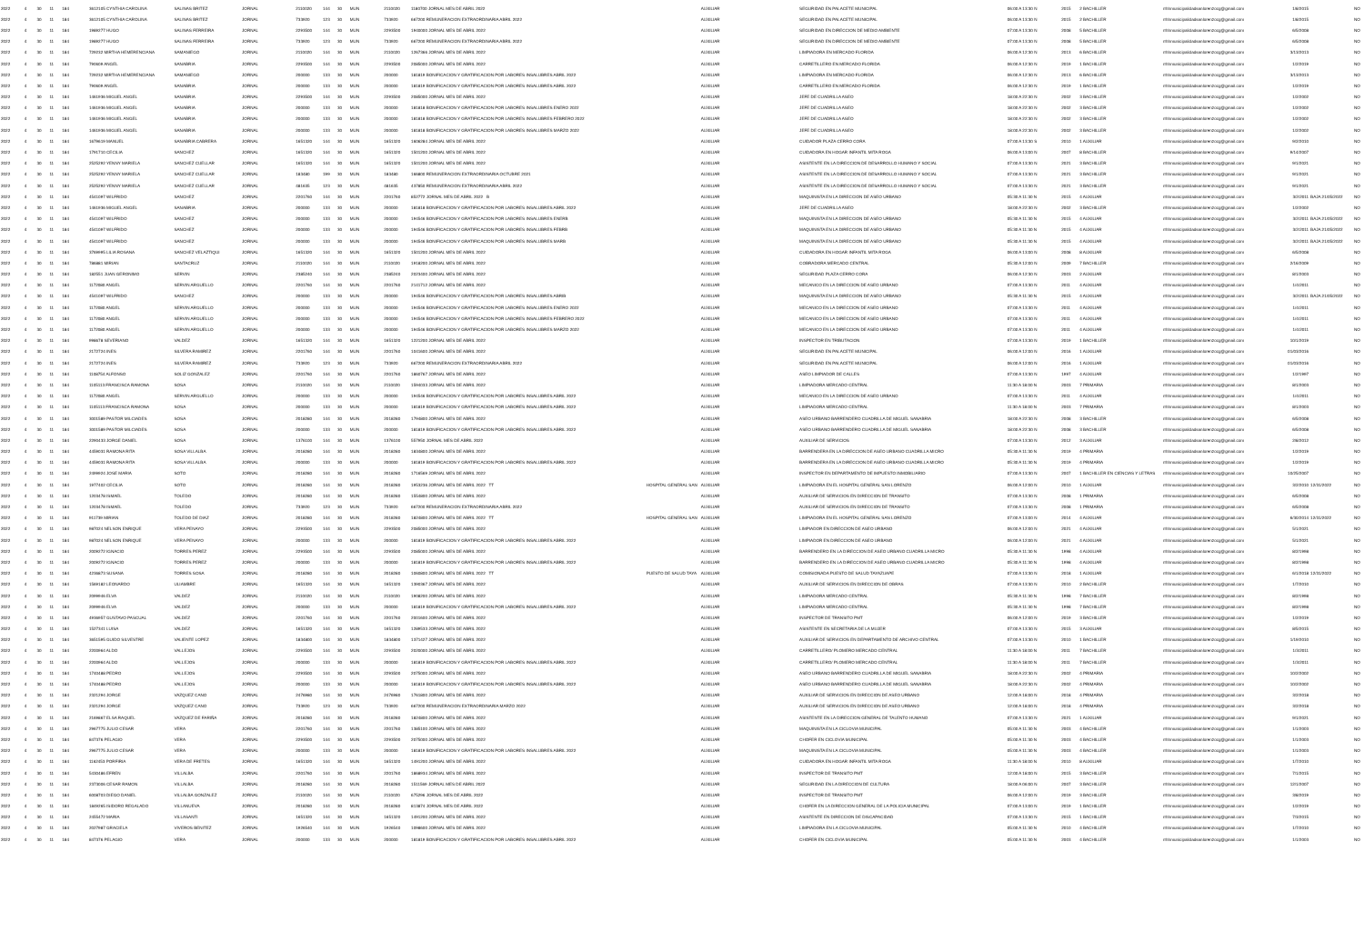| 2022 | 4 | 30 | 11 | 184 | 3612105 CYNTHIA CAROLINA | SALINAS BRITEZ | JORNAL | 2110020 | 144 | 30 | MUN | 2110020 | 1180700 JORNAL MES DE ABRIL 2022 | | AUXILIAR | SEGURIDAD EN PALACETE MUNICIPAL | 06:00 A 13:30 N | 2015 | 2 BACHILLER | rrhhmunicipalidadsanlorenzocg@gmail.com | 1/8/2015 | | NO |
| 2022 | 4 | 30 | 11 | 184 | 3612105 CYNTHIA CAROLINA | SALINAS BRITEZ | JORNAL | 733920 | 123 | 30 | MUN | 733920 | 667200 REMUNERACION EXTRAORDINARIA ABRIL 2022 | | AUXILIAR | SEGURIDAD EN PALACETE MUNICIPAL | 06:00 A 13:30 N | 2015 | 2 BACHILLER | rrhhmunicipalidadsanlorenzocg@gmail.com | 1/8/2015 | | NO |
| 2022 | 4 | 30 | 11 | 184 | 1989277 HUGO | SALINAS FERREIRA | JORNAL | 2293500 | 144 | 30 | MUN | 2293500 | 1940000 JORNAL MES DE ABRIL 2022 | | AUXILIAR | SEGURIDAD EN DIRECCION DE MEDIO AMBIENTE | 07:00 A 13:30 N | 2008 | 5 BACHILLER | rrhhmunicipalidadsanlorenzocg@gmail.com | 6/5/2008 | | NO |
| 2022 | 4 | 30 | 11 | 184 | 1989277 HUGO | SALINAS FERREIRA | JORNAL | 733920 | 123 | 30 | MUN | 733920 | 667200 REMUNERACION EXTRAORDINARIA ABRIL 2022 | | AUXILIAR | SEGURIDAD EN DIRECCION DE MEDIO AMBIENTE | 07:00 A 13:30 N | 2008 | 5 BACHILLER | rrhhmunicipalidadsanlorenzocg@gmail.com | 6/5/2008 | | NO |
| 2022 | 4 | 30 | 11 | 184 | 729232 MIRTHA HEMERENCIANA | SAMANIEGO | JORNAL | 2110020 | 144 | 30 | MUN | 2110020 | 1267366 JORNAL MES DE ABRIL 2022 | | AUXILIAR | LIMPIADORA EN MERCADO FLORIDA | 06:00 A 12:30 N | 2013 | 6 BACHILLER | rrhhmunicipalidadsanlorenzocg@gmail.com | 3/13/2013 | | NO |
| 2022 | 4 | 30 | 11 | 184 | 790609 ANGEL | SANABRIA | JORNAL | 2293500 | 144 | 30 | MUN | 2293500 | 2085000 JORNAL MES DE ABRIL 2022 | | AUXILIAR | CARRETILLERO EN MERCADO FLORIDA | 06:00 A 12:30 N | 2019 | 1 BACHILLER | rrhhmunicipalidadsanlorenzocg@gmail.com | 1/2/2019 | | NO |
| 2022 | 4 | 30 | 11 | 184 | 729232 MIRTHA HEMERENCIANA | SAMANIEGO | JORNAL | 200000 | 133 | 30 | MUN | 200000 | 181819 BONIFICACION Y GRATIFICACION POR LABORES INSALUBRES ABRIL 2022 | | AUXILIAR | LIMPIADORA EN MERCADO FLORIDA | 06:00 A 12:30 N | 2013 | 6 BACHILLER | rrhhmunicipalidadsanlorenzocg@gmail.com | 3/13/2013 | | NO |
| 2022 | 4 | 30 | 11 | 184 | 790609 ANGEL | SANABRIA | JORNAL | 200000 | 133 | 30 | MUN | 200000 | 181819 BONIFICACION Y GRATIFICACION POR LABORES INSALUBRES ABRIL 2022 | | AUXILIAR | CARRETILLERO EN MERCADO FLORIDA | 06:00 A 12:30 N | 2019 | 1 BACHILLER | rrhhmunicipalidadsanlorenzocg@gmail.com | 1/2/2019 | | NO |
| 2022 | 4 | 30 | 11 | 184 | 1461936 MIGUEL ANGEL | SANABRIA | JORNAL | 2293500 | 144 | 30 | MUN | 2293500 | 2085000 JORNAL MES DE ABRIL 2022 | | AUXILIAR | JEFE DE CUADRILLA ASEO | 18:00 A 22:30 N | 2002 | 3 BACHILLER | rrhhmunicipalidadsanlorenzocg@gmail.com | 1/2/2002 | | NO |
| 2022 | 4 | 30 | 11 | 184 | 1461936 MIGUEL ANGEL | SANABRIA | JORNAL | 200000 | 133 | 30 | MUN | 200000 | 181818 BONIFICACION Y GRATIFICACION POR LABORES INSALUBRES ENERO 2022 | | AUXILIAR | JEFE DE CUADRILLA ASEO | 18:00 A 22:30 N | 2002 | 3 BACHILLER | rrhhmunicipalidadsanlorenzocg@gmail.com | 1/2/2002 | | NO |
| 2022 | 4 | 30 | 11 | 184 | 1461936 MIGUEL ANGEL | SANABRIA | JORNAL | 200000 | 133 | 30 | MUN | 200000 | 181818 BONIFICACION Y GRATIFICACION POR LABORES INSALUBRES FEBRERO 2022 | | AUXILIAR | JEFE DE CUADRILLA ASEO | 18:00 A 22:30 N | 2002 | 3 BACHILLER | rrhhmunicipalidadsanlorenzocg@gmail.com | 1/2/2002 | | NO |
| 2022 | 4 | 30 | 11 | 184 | 1461936 MIGUEL ANGEL | SANABRIA | JORNAL | 200000 | 133 | 30 | MUN | 200000 | 181818 BONIFICACION Y GRATIFICACION POR LABORES INSALUBRES MARZO 2022 | | AUXILIAR | JEFE DE CUADRILLA ASEO | 18:00 A 22:30 N | 2002 | 3 BACHILLER | rrhhmunicipalidadsanlorenzocg@gmail.com | 1/2/2002 | | NO |
| 2022 | 4 | 30 | 11 | 184 | 1679619 MANUEL | SANABRIA CABRERA | JORNAL | 1651320 | 144 | 30 | MUN | 1651320 | 1606284 JORNAL MES DE ABRIL 2022 | | AUXILIAR | CUIDADOR PLAZA CERRO CORA | 07:00 A 13:30 S | 2010 | 1 AUXILIAR | rrhhmunicipalidadsanlorenzocg@gmail.com | 9/2/2010 | | NO |
| 2022 | 4 | 30 | 11 | 184 | 1791710 CECILIA | SANCHEZ | JORNAL | 1651320 | 144 | 30 | MUN | 1651320 | 1501200 JORNAL MES DE ABRIL 2022 | | AUXILIAR | CUIDADORA EN HOGAR INFANTIL MITA ROGA | 06:00 A 13:00 N | 2007 | 8 BACHILLER | rrhhmunicipalidadsanlorenzocg@gmail.com | 9/14/2007 | | NO |
| 2022 | 4 | 30 | 11 | 184 | 2525292 YENNY MARIELA | SANCHEZ CUELLAR | JORNAL | 1651320 | 144 | 30 | MUN | 1651320 | 1501200 JORNAL MES DE ABRIL 2022 | | AUXILIAR | ASISTENTE EN LA DIRECCION DE DESARROLLO HUMANO Y SOCIAL | 07:00 A 13:30 N | 2021 | 3 BACHILLER | rrhhmunicipalidadsanlorenzocg@gmail.com | 9/1/2021 | | NO |
| 2022 | 4 | 30 | 11 | 184 | 2525292 YENNY MARIELA | SANCHEZ CUELLAR | JORNAL | 183480 | 199 | 30 | MUN | 183480 | 166800 REMUNERACION EXTRAORDINARIA OCTUBRE 2021 | | AUXILIAR | ASISTENTE EN LA DIRECCION DE DESARROLLO HUMANO Y SOCIAL | 07:00 A 13:30 N | 2021 | 3 BACHILLER | rrhhmunicipalidadsanlorenzocg@gmail.com | 9/1/2021 | | NO |
| 2022 | 4 | 30 | 11 | 184 | 2525292 YENNY MARIELA | SANCHEZ CUELLAR | JORNAL | 481635 | 123 | 30 | MUN | 481635 | 437850 REMUNERACION EXTRAORDINARIA ABRIL 2022 | | AUXILIAR | ASISTENTE EN LA DIRECCION DE DESARROLLO HUMANO Y SOCIAL | 07:00 A 13:30 N | 2021 | 3 BACHILLER | rrhhmunicipalidadsanlorenzocg@gmail.com | 9/1/2021 | | NO |
| 2022 | 4 | 30 | 11 | 184 | 4541097 WILFRIDO | SANCHEZ | JORNAL | 2201760 | 144 | 30 | MUN | 2201760 | 852772 JORNAL MES DE ABRIL 2022 B | | AUXILIAR | MAQUINISTA EN LA DIRECCION DE ASEO URBANO | 05:30 A 11:30 N | 2015 | 4 AUXILIAR | rrhhmunicipalidadsanlorenzocg@gmail.com | 3/2/2011 | BAJA 21/05/2022 | NO |
| 2022 | 4 | 30 | 11 | 184 | 1461936 MIGUEL ANGEL | SANABRIA | JORNAL | 200000 | 133 | 30 | MUN | 200000 | 181818 BONIFICACION Y GRATIFICACION POR LABORES INSALUBRES ABRIL 2022 | | AUXILIAR | JEFE DE CUADRILLA ASEO | 18:00 A 22:30 N | 2002 | 3 BACHILLER | rrhhmunicipalidadsanlorenzocg@gmail.com | 1/2/2002 | | NO |
| 2022 | 4 | 30 | 11 | 184 | 4541097 WILFRIDO | SANCHEZ | JORNAL | 200000 | 133 | 30 | MUN | 200000 | 194546 BONIFICACION Y GRATIFICACION POR LABORES INSALUBRES ENERB | | AUXILIAR | MAQUINISTA EN LA DIRECCION DE ASEO URBANO | 05:30 A 11:30 N | 2015 | 4 AUXILIAR | rrhhmunicipalidadsanlorenzocg@gmail.com | 3/2/2011 | BAJA 21/05/2022 | NO |
| 2022 | 4 | 30 | 11 | 184 | 4541097 WILFRIDO | SANCHEZ | JORNAL | 200000 | 133 | 30 | MUN | 200000 | 194546 BONIFICACION Y GRATIFICACION POR LABORES INSALUBRES FEBRB | | AUXILIAR | MAQUINISTA EN LA DIRECCION DE ASEO URBANO | 05:30 A 11:30 N | 2015 | 4 AUXILIAR | rrhhmunicipalidadsanlorenzocg@gmail.com | 3/2/2011 | BAJA 21/05/2022 | NO |
| 2022 | 4 | 30 | 11 | 184 | 4541097 WILFRIDO | SANCHEZ | JORNAL | 200000 | 133 | 30 | MUN | 200000 | 194546 BONIFICACION Y GRATIFICACION POR LABORES INSALUBRES MARB | | AUXILIAR | MAQUINISTA EN LA DIRECCION DE ASEO URBANO | 05:30 A 11:30 N | 2015 | 4 AUXILIAR | rrhhmunicipalidadsanlorenzocg@gmail.com | 3/2/2011 | BAJA 21/05/2022 | NO |
| 2022 | 4 | 30 | 11 | 184 | 3769995 LILIA ROSANA | SANCHEZ VELAZTIQUI | JORNAL | 1651320 | 144 | 30 | MUN | 1651320 | 1501200 JORNAL MES DE ABRIL 2022 | | AUXILIAR | CUIDADORA EN HOGAR INFANTIL MITA ROGA | 06:00 A 13:00 N | 2008 | 8 AUXILIAR | rrhhmunicipalidadsanlorenzocg@gmail.com | 6/5/2008 | | NO |
| 2022 | 4 | 30 | 11 | 184 | 786881 MIRIAN | SANTACRUZ | JORNAL | 2110020 | 144 | 30 | MUN | 2110020 | 1918200 JORNAL MES DE ABRIL 2022 | | AUXILIAR | COBRADORA MERCADO CENTRAL | 05:30 A 12:00 N | 2009 | 7 BACHILLER | rrhhmunicipalidadsanlorenzocg@gmail.com | 2/16/2009 | | NO |
| 2022 | 4 | 30 | 11 | 184 | 182551 JUAN GERONIMO | SERVIN | JORNAL | 2385240 | 144 | 30 | MUN | 2385240 | 2023400 JORNAL MES DE ABRIL 2022 | | AUXILIAR | SEGURIDAD PLAZA CERRO CORA | 06:00 A 12:30 N | 2003 | 2 AUXILIAR | rrhhmunicipalidadsanlorenzocg@gmail.com | 8/1/2003 | | NO |
| 2022 | 4 | 30 | 11 | 184 | 1172080 ANGEL | SERVIN ARGUELLO | JORNAL | 2201760 | 144 | 30 | MUN | 2201760 | 2141712 JORNAL MES DE ABRIL 2022 | | AUXILIAR | MECANICO EN LA DIRECCION DE ASEO URBANO | 07:00 A 13:30 N | 2011 | 4 AUXILIAR | rrhhmunicipalidadsanlorenzocg@gmail.com | 1/4/2011 | | NO |
| 2022 | 4 | 30 | 11 | 184 | 4541097 WILFRIDO | SANCHEZ | JORNAL | 200000 | 133 | 30 | MUN | 200000 | 194546 BONIFICACION Y GRATIFICACION POR LABORES INSALUBRES ABRIB | | AUXILIAR | MAQUINISTA EN LA DIRECCION DE ASEO URBANO | 05:30 A 11:30 N | 2015 | 4 AUXILIAR | rrhhmunicipalidadsanlorenzocg@gmail.com | 3/2/2011 | BAJA 21/05/2022 | NO |
| 2022 | 4 | 30 | 11 | 184 | 1172080 ANGEL | SERVIN ARGUELLO | JORNAL | 200000 | 133 | 30 | MUN | 200000 | 194546 BONIFICACION Y GRATIFICACION POR LABORES INSALUBRES ENERO 2022 | | AUXILIAR | MECANICO EN LA DIRECCION DE ASEO URBANO | 07:00 A 13:30 N | 2011 | 4 AUXILIAR | rrhhmunicipalidadsanlorenzocg@gmail.com | 1/4/2011 | | NO |
| 2022 | 4 | 30 | 11 | 184 | 1172080 ANGEL | SERVIN ARGUELLO | JORNAL | 200000 | 133 | 30 | MUN | 200000 | 194546 BONIFICACION Y GRATIFICACION POR LABORES INSALUBRES FEBRERO 2022 | | AUXILIAR | MECANICO EN LA DIRECCION DE ASEO URBANO | 07:00 A 13:30 N | 2011 | 4 AUXILIAR | rrhhmunicipalidadsanlorenzocg@gmail.com | 1/4/2011 | | NO |
| 2022 | 4 | 30 | 11 | 184 | 1172080 ANGEL | SERVIN ARGUELLO | JORNAL | 200000 | 133 | 30 | MUN | 200000 | 194546 BONIFICACION Y GRATIFICACION POR LABORES INSALUBRES MARZO 2022 | | AUXILIAR | MECANICO EN LA DIRECCION DE ASEO URBANO | 07:00 A 13:30 N | 2011 | 4 AUXILIAR | rrhhmunicipalidadsanlorenzocg@gmail.com | 1/4/2011 | | NO |
| 2022 | 4 | 30 | 11 | 184 | 998678 SEVERIANO | VALDEZ | JORNAL | 1651320 | 144 | 30 | MUN | 1651320 | 1221200 JORNAL MES DE ABRIL 2022 | | AUXILIAR | INSPECTOR EN TRIBUTACION | 07:00 A 13:30 N | 2019 | 1 BACHILLER | rrhhmunicipalidadsanlorenzocg@gmail.com | 10/1/2019 | | NO |
| 2022 | 4 | 30 | 11 | 184 | 2172724 INES | SILVERA RAMIREZ | JORNAL | 2201760 | 144 | 30 | MUN | 2201760 | 1041600 JORNAL MES DE ABRIL 2022 | | AUXILIAR | SEGURIDAD EN PALACETE MUNICIPAL | 06:00 A 12:00 N | 2016 | 1 AUXILIAR | rrhhmunicipalidadsanlorenzocg@gmail.com | 01/03/2016 | | NO |
| 2022 | 4 | 30 | 11 | 184 | 2172724 INES | SILVERA RAMIREZ | JORNAL | 733920 | 123 | 30 | MUN | 733920 | 667200 REMUNERACION EXTRAORDINARIA ABRIL 2022 | | AUXILIAR | SEGURIDAD EN PALACETE MUNICIPAL | 06:00 A 12:00 N | 2016 | 1 AUXILIAR | rrhhmunicipalidadsanlorenzocg@gmail.com | 01/03/2016 | | NO |
| 2022 | 4 | 30 | 11 | 184 | 1108754 ALFONSO | SOLIZ GONZALEZ | JORNAL | 2201760 | 144 | 30 | MUN | 2201760 | 1860767 JORNAL MES DE ABRIL 2022 | | AUXILIAR | ASEO LIMPIADOR DE CALLES | 07:00 A 13:30 N | 1997 | 4 AUXILIAR | rrhhmunicipalidadsanlorenzocg@gmail.com | 1/2/1997 | | NO |
| 2022 | 4 | 30 | 11 | 184 | 1105113 FRANCISCA RAMONA | SOSA | JORNAL | 2110020 | 144 | 30 | MUN | 2110020 | 1594033 JORNAL MES DE ABRIL 2022 | | AUXILIAR | LIMPIADORA MERCADO CENTRAL | 11:30 A 18:00 N | 2003 | 7 PRIMARIA | rrhhmunicipalidadsanlorenzocg@gmail.com | 8/1/2003 | | NO |
| 2022 | 4 | 30 | 11 | 184 | 1172080 ANGEL | SERVIN ARGUELLO | JORNAL | 200000 | 133 | 30 | MUN | 200000 | 194546 BONIFICACION Y GRATIFICACION POR LABORES INSALUBRES ABRIL 2022 | | AUXILIAR | MECANICO EN LA DIRECCION DE ASEO URBANO | 07:00 A 13:30 N | 2011 | 4 AUXILIAR | rrhhmunicipalidadsanlorenzocg@gmail.com | 1/4/2011 | | NO |
| 2022 | 4 | 30 | 11 | 184 | 1105113 FRANCISCA RAMONA | SOSA | JORNAL | 200000 | 133 | 30 | MUN | 200000 | 181819 BONIFICACION Y GRATIFICACION POR LABORES INSALUBRES ABRIL 2022 | | AUXILIAR | LIMPIADORA MERCADO CENTRAL | 11:30 A 18:00 N | 2003 | 7 PRIMARIA | rrhhmunicipalidadsanlorenzocg@gmail.com | 8/1/2003 | | NO |
| 2022 | 4 | 30 | 11 | 184 | 3001589 PASTOR MILCIADES | SOSA | JORNAL | 2018280 | 144 | 30 | MUN | 2018280 | 1794800 JORNAL MES DE ABRIL 2022 | | AUXILIAR | ASEO URBANO BARRENDERO CUADRILLA DE MIGUEL SANABRIA | 18:00 A 22:30 N | 2008 | 3 BACHILLER | rrhhmunicipalidadsanlorenzocg@gmail.com | 6/5/2008 | | NO |
| 2022 | 4 | 30 | 11 | 184 | 3001589 PASTOR MILCIADES | SOSA | JORNAL | 200000 | 133 | 30 | MUN | 200000 | 181819 BONIFICACION Y GRATIFICACION POR LABORES INSALUBRES ABRIL 2022 | | AUXILIAR | ASEO URBANO BARRENDERO CUADRILLA DE MIGUEL SANABRIA | 18:00 A 22:30 N | 2008 | 3 BACHILLER | rrhhmunicipalidadsanlorenzocg@gmail.com | 6/5/2008 | | NO |
| 2022 | 4 | 30 | 11 | 184 | 2290433 JORGE DANIEL | SOSA | JORNAL | 1376100 | 144 | 30 | MUN | 1376100 | 557950 JORNAL MES DE ABRIL 2022 | | AUXILIAR | AUXILIAR DE SERVICIOS | 07:00 A 13:30 N | 2012 | 3 AUXILIAR | rrhhmunicipalidadsanlorenzocg@gmail.com | 2/8/2012 | | NO |
| 2022 | 4 | 30 | 11 | 184 | 4459031 RAMONA RITA | SOSA VILLALBA | JORNAL | 2018280 | 144 | 30 | MUN | 2018280 | 1834800 JORNAL MES DE ABRIL 2022 | | AUXILIAR | BARRENDERA EN LA DIRECCION DE ASEO URBANO CUADRILLA MICRO | 05:30 A 11:30 N | 2019 | 4 PRIMARIA | rrhhmunicipalidadsanlorenzocg@gmail.com | 1/2/2019 | | NO |
| 2022 | 4 | 30 | 11 | 184 | 4459031 RAMONA RITA | SOSA VILLALBA | JORNAL | 200000 | 133 | 30 | MUN | 200000 | 181819 BONIFICACION Y GRATIFICACION POR LABORES INSALUBRES ABRIL 2022 | | AUXILIAR | BARRENDERA EN LA DIRECCION DE ASEO URBANO CUADRILLA MICRO | 05:30 A 11:30 N | 2019 | 4 PRIMARIA | rrhhmunicipalidadsanlorenzocg@gmail.com | 1/2/2019 | | NO |
| 2022 | 4 | 30 | 11 | 184 | 2499924 JOSE MARIA | SOTO | JORNAL | 2018280 | 144 | 30 | MUN | 2018280 | 1716569 JORNAL MES DE ABRIL 2022 | | AUXILIAR | INSPECTOR EN DEPARTAMENTO DE IMPUESTO INMOBILIARIO | 07:00 A 13:30 N | 2007 | 1 BACHILLER EN CIENCIAS Y LETRAS | rrhhmunicipalidadsanlorenzocg@gmail.com | 10/25/2007 | | NO |
| 2022 | 4 | 30 | 11 | 184 | 1977402 CECILIA | SOTO | JORNAL | 2018280 | 144 | 30 | MUN | 2018280 | 1953236 JORNAL MES DE ABRIL 2022 TT | HOSPITAL GENERAL SAN | AUXILIAR | LIMPIADORA EN EL HOSPITAL GENERAL SAN LORENZO | 06:00 A 12:00 N | 2010 | 1 AUXILIAR | rrhhmunicipalidadsanlorenzocg@gmail.com | 3/2/2010 | 12/31/2022 | NO |
| 2022 | 4 | 30 | 11 | 184 | 1203478 ISMAEL | TOLEDO | JORNAL | 2018280 | 144 | 30 | MUN | 2018280 | 1554800 JORNAL MES DE ABRIL 2022 | | AUXILIAR | AUXILIAR DE SERVICIOS EN DIRECCION DE TRANSITO | 07:00 A 13:30 N | 2008 | 1 PRIMARIA | rrhhmunicipalidadsanlorenzocg@gmail.com | 6/5/2008 | | NO |
| 2022 | 4 | 30 | 11 | 184 | 1203478 ISMAEL | TOLEDO | JORNAL | 733920 | 123 | 30 | MUN | 733920 | 667200 REMUNERACION EXTRAORDINARIA ABRIL 2022 | | AUXILIAR | AUXILIAR DE SERVICIOS EN DIRECCION DE TRANSITO | 07:00 A 13:30 N | 2008 | 1 PRIMARIA | rrhhmunicipalidadsanlorenzocg@gmail.com | 6/5/2008 | | NO |
| 2022 | 4 | 30 | 11 | 184 | 911739 MIRIAN | TOLEDO DE DIAZ | JORNAL | 2018280 | 144 | 30 | MUN | 2018280 | 1824800 JORNAL MES DE ABRIL 2022 TT | HOSPITAL GENERAL SAN | AUXILIAR | LIMPIADORA EN EL HOSPITAL GENERAL SAN LORENZO | 07:00 A 13:00 N | 2014 | 4 AUXILIAR | rrhhmunicipalidadsanlorenzocg@gmail.com | 6/30/2014 | 12/31/2022 | NO |
| 2022 | 4 | 30 | 11 | 184 | 987024 NELSON ENRIQUE | VERA PENAYO | JORNAL | 2293500 | 144 | 30 | MUN | 2293500 | 2085000 JORNAL MES DE ABRIL 2022 | | AUXILIAR | LIMPIADOR EN DIRECCION DE ASEO URBANO | 06:00 A 12:00 N | 2021 | 4 AUXILIAR | rrhhmunicipalidadsanlorenzocg@gmail.com | 5/1/2021 | | NO |
| 2022 | 4 | 30 | 11 | 184 | 987024 NELSON ENRIQUE | VERA PENAYO | JORNAL | 200000 | 133 | 30 | MUN | 200000 | 181819 BONIFICACION Y GRATIFICACION POR LABORES INSALUBRES ABRIL 2022 | | AUXILIAR | LIMPIADOR EN DIRECCION DE ASEO URBANO | 06:00 A 12:00 N | 2021 | 4 AUXILIAR | rrhhmunicipalidadsanlorenzocg@gmail.com | 5/1/2021 | | NO |
| 2022 | 4 | 30 | 11 | 184 | 2009272 IGNACIO | TORRES PEREZ | JORNAL | 2293500 | 144 | 30 | MUN | 2293500 | 2085000 JORNAL MES DE ABRIL 2022 | | AUXILIAR | BARRENDERO EN LA DIRECCION DE ASEO URBANO CUADRILLA MICRO | 05:30 A 11:30 N | 1998 | 4 AUXILIAR | rrhhmunicipalidadsanlorenzocg@gmail.com | 8/2/1998 | | NO |
| 2022 | 4 | 30 | 11 | 184 | 2009272 IGNACIO | TORRES PEREZ | JORNAL | 200000 | 133 | 30 | MUN | 200000 | 181819 BONIFICACION Y GRATIFICACION POR LABORES INSALUBRES ABRIL 2022 | | AUXILIAR | BARRENDERO EN LA DIRECCION DE ASEO URBANO CUADRILLA MICRO | 05:30 A 11:30 N | 1998 | 4 AUXILIAR | rrhhmunicipalidadsanlorenzocg@gmail.com | 8/2/1998 | | NO |
| 2022 | 4 | 30 | 11 | 184 | 4236873 SUSANA | TORRES SOSA | JORNAL | 2018280 | 144 | 30 | MUN | 2018280 | 1060800 JORNAL MES DE ABRIL 2022 TT | PUESTO DE SALUD TAYA | AUXILIAR | COMISIONADA PUESTO DE SALUD TAYAZUAPE | 07:00 A 13:30 N | 2018 | 1 AUXILIAR | rrhhmunicipalidadsanlorenzocg@gmail.com | 6/1/2018 | 12/31/2022 | NO |
| 2022 | 4 | 30 | 11 | 184 | 1569182 LEONARDO | ULIAMBRE | JORNAL | 1651320 | 144 | 30 | MUN | 1651320 | 1390367 JORNAL MES DE ABRIL 2022 | | AUXILIAR | AUXILIAR DE SERVICIOS EN DIRECCION DE OBRAS | 07:00 A 13:30 N | 2010 | 2 BACHILLER | rrhhmunicipalidadsanlorenzocg@gmail.com | 1/7/2010 | | NO |
| 2022 | 4 | 30 | 11 | 184 | 2099946 ELVA | VALDEZ | JORNAL | 2110020 | 144 | 30 | MUN | 2110020 | 1908200 JORNAL MES DE ABRIL 2022 | | AUXILIAR | LIMPIADORA MERCADO CENTRAL | 05:30 A 11:30 N | 1998 | 7 BACHILLER | rrhhmunicipalidadsanlorenzocg@gmail.com | 8/2/1998 | | NO |
| 2022 | 4 | 30 | 11 | 184 | 2099946 ELVA | VALDEZ | JORNAL | 200000 | 133 | 30 | MUN | 200000 | 181819 BONIFICACION Y GRATIFICACION POR LABORES INSALUBRES ABRIL 2022 | | AUXILIAR | LIMPIADORA MERCADO CENTRAL | 05:30 A 11:30 N | 1998 | 7 BACHILLER | rrhhmunicipalidadsanlorenzocg@gmail.com | 8/2/1998 | | NO |
| 2022 | 4 | 30 | 11 | 184 | 4936957 GUSTAVO PASCUAL | VALDEZ | JORNAL | 2201760 | 144 | 30 | MUN | 2201760 | 2001600 JORNAL MES DE ABRIL 2022 | | AUXILIAR | INSPECTOR DE TRANSITO PMT | 06:00 A 12:00 N | 2019 | 3 BACHILLER | rrhhmunicipalidadsanlorenzocg@gmail.com | 1/2/2019 | | NO |
| 2022 | 4 | 30 | 11 | 184 | 1527341 LUISA | VALDEZ | JORNAL | 1651320 | 144 | 30 | MUN | 1651320 | 1289533 JORNAL MES DE ABRIL 2022 | | AUXILIAR | ASISTENTE EN SECRETARIA DE LA MUJER | 07:00 A 13:30 N | 2015 | 3 AUXILIAR | rrhhmunicipalidadsanlorenzocg@gmail.com | 8/5/2015 | | NO |
| 2022 | 4 | 30 | 11 | 184 | 3651595 GUIDO SILVESTRE | VALIENTE LOPEZ | JORNAL | 1834800 | 144 | 30 | MUN | 1834800 | 1371427 JORNAL MES DE ABRIL 2022 | | AUXILIAR | AUXILIAR DE SERVICIOS EN DEPARTAMENTO DE ARCHIVO CENTRAL | 07:00 A 13:30 N | 2010 | 1 BACHILLER | rrhhmunicipalidadsanlorenzocg@gmail.com | 1/19/2010 | | NO |
| 2022 | 4 | 30 | 11 | 184 | 2200964 ALDO | VALLEJOS | JORNAL | 2293500 | 144 | 30 | MUN | 2293500 | 2020000 JORNAL MES DE ABRIL 2022 | | AUXILIAR | CARRETILLERO/ PLOMERO MERCADO CENTRAL | 11:30 A 18:00 N | 2011 | 7 BACHILLER | rrhhmunicipalidadsanlorenzocg@gmail.com | 1/3/2011 | | NO |
| 2022 | 4 | 30 | 11 | 184 | 2200964 ALDO | VALLEJOS | JORNAL | 200000 | 133 | 30 | MUN | 200000 | 181819 BONIFICACION Y GRATIFICACION POR LABORES INSALUBRES ABRIL 2022 | | AUXILIAR | CARRETILLERO/ PLOMERO MERCADO CENTRAL | 11:30 A 18:00 N | 2011 | 7 BACHILLER | rrhhmunicipalidadsanlorenzocg@gmail.com | 1/3/2011 | | NO |
| 2022 | 4 | 30 | 11 | 184 | 1740488 PEDRO | VALLEJOS | JORNAL | 2293500 | 144 | 30 | MUN | 2293500 | 2075000 JORNAL MES DE ABRIL 2022 | | AUXILIAR | ASEO URBANO BARRENDERO CUADRILLA DE MIGUEL SANABRIA | 18:00 A 22:30 N | 2002 | 4 PRIMARIA | rrhhmunicipalidadsanlorenzocg@gmail.com | 10/2/2002 | | NO |
| 2022 | 4 | 30 | 11 | 184 | 1740488 PEDRO | VALLEJOS | JORNAL | 200000 | 133 | 30 | MUN | 200000 | 181819 BONIFICACION Y GRATIFICACION POR LABORES INSALUBRES ABRIL 2022 | | AUXILIAR | ASEO URBANO BARRENDERO CUADRILLA DE MIGUEL SANABRIA | 18:00 A 22:30 N | 2002 | 4 PRIMARIA | rrhhmunicipalidadsanlorenzocg@gmail.com | 10/2/2002 | | NO |
| 2022 | 4 | 30 | 11 | 184 | 2321294 JORGE | VAZQUEZ CANO | JORNAL | 2476980 | 144 | 30 | MUN | 2476980 | 1761800 JORNAL MES DE ABRIL 2022 | | AUXILIAR | AUXILIAR DE SERVICIOS EN DIRECCION DE ASEO URBANO | 12:00 A 18:00 N | 2018 | 4 PRIMARIA | rrhhmunicipalidadsanlorenzocg@gmail.com | 3/2/2018 | | NO |
| 2022 | 4 | 30 | 11 | 184 | 2321294 JORGE | VAZQUEZ CANO | JORNAL | 733920 | 123 | 30 | MUN | 733920 | 667200 REMUNERACION EXTRAORDINARIA MARZO 2022 | | AUXILIAR | AUXILIAR DE SERVICIOS EN DIRECCION DE ASEO URBANO | 12:00 A 18:00 N | 2018 | 4 PRIMARIA | rrhhmunicipalidadsanlorenzocg@gmail.com | 3/2/2018 | | NO |
| 2022 | 4 | 30 | 11 | 184 | 2169867 ELSA RAQUEL | VAZQUEZ DE FARIÑA | JORNAL | 2018280 | 144 | 30 | MUN | 2018280 | 1824800 JORNAL MES DE ABRIL 2022 | | AUXILIAR | ASISTENTE EN LA DIRECCION GENERAL DE TALENTO HUMANO | 07:00 A 13:30 N | 2021 | 1 AUXILIAR | rrhhmunicipalidadsanlorenzocg@gmail.com | 9/1/2021 | | NO |
| 2022 | 4 | 30 | 11 | 184 | 2967775 JULIO CESAR | VERA | JORNAL | 2201760 | 144 | 30 | MUN | 2201760 | 1385100 JORNAL MES DE ABRIL 2022 | | AUXILIAR | MAQUINISTA EN LA CICLOVIA MUNICIPAL | 05:00 A 11:30 N | 2003 | 4 BACHILLER | rrhhmunicipalidadsanlorenzocg@gmail.com | 1/1/2003 | | NO |
| 2022 | 4 | 30 | 11 | 184 | 847376 PELAGIO | VERA | JORNAL | 2293500 | 144 | 30 | MUN | 2293500 | 2075000 JORNAL MES DE ABRIL 2022 | | AUXILIAR | CHOFER EN CICLOVIA MUNICIPAL | 05:00 A 11:30 N | 2003 | 4 BACHILLER | rrhhmunicipalidadsanlorenzocg@gmail.com | 1/1/2003 | | NO |
| 2022 | 4 | 30 | 11 | 184 | 2967775 JULIO CESAR | VERA | JORNAL | 200000 | 133 | 30 | MUN | 200000 | 181819 BONIFICACION Y GRATIFICACION POR LABORES INSALUBRES ABRIL 2022 | | AUXILIAR | MAQUINISTA EN LA CICLOVIA MUNICIPAL | 05:00 A 11:30 N | 2003 | 4 BACHILLER | rrhhmunicipalidadsanlorenzocg@gmail.com | 1/1/2003 | | NO |
| 2022 | 4 | 30 | 11 | 184 | 1162453 PORFIRIA | VERA DE FRETES | JORNAL | 1651320 | 144 | 30 | MUN | 1651320 | 1491200 JORNAL MES DE ABRIL 2022 | | AUXILIAR | CUIDADORA EN HOGAR INFANTIL MITA ROGA | 11:30 A 18:00 N | 2010 | 8 AUXILIAR | rrhhmunicipalidadsanlorenzocg@gmail.com | 1/7/2010 | | NO |
| 2022 | 4 | 30 | 11 | 184 | 5430486 EFREN | VILLALBA | JORNAL | 2201760 | 144 | 30 | MUN | 2201760 | 1868934 JORNAL MES DE ABRIL 2022 | | AUXILIAR | INSPECTOR DE TRANSITO PMT | 12:00 A 18:00 N | 2015 | 3 BACHILLER | rrhhmunicipalidadsanlorenzocg@gmail.com | 7/1/2015 | | NO |
| 2022 | 4 | 30 | 11 | 184 | 2373006 CESAR RAMON | VILLALBA | JORNAL | 2018280 | 144 | 30 | MUN | 2018280 | 1511569 JORNAL MES DE ABRIL 2022 | | AUXILIAR | SEGURIDAD EN LA DIRECCION DE CULTURA | 18:00 A 06:00 N | 2007 | 3 BACHILLER | rrhhmunicipalidadsanlorenzocg@gmail.com | 12/1/2007 | | NO |
| 2022 | 4 | 30 | 11 | 184 | 6008703 DIEGO DANIEL | VILLALBA GONZALEZ | JORNAL | 2110020 | 144 | 30 | MUN | 2110020 | 675296 JORNAL MES DE ABRIL 2022 | | AUXILIAR | INSPECTOR DE TRANSITO PMT | 06:00 A 12:00 N | 2019 | 3 BACHILLER | rrhhmunicipalidadsanlorenzocg@gmail.com | 3/8/2019 | | NO |
| 2022 | 4 | 30 | 11 | 184 | 1849265 ISIDORO REGALADO | VILLANUEVA | JORNAL | 2018280 | 144 | 30 | MUN | 2018280 | 813874 JORNAL MES DE ABRIL 2022 | | AUXILIAR | CHOFER EN LA DIRECCION GENERAL DE LA POLICIA MUNICIPAL | 07:00 A 13:00 N | 2019 | 1 BACHILLER | rrhhmunicipalidadsanlorenzocg@gmail.com | 1/2/2019 | | NO |
| 2022 | 4 | 30 | 11 | 184 | 2455472 MARIA | VILLASANTI | JORNAL | 1651320 | 144 | 30 | MUN | 1651320 | 1491200 JORNAL MES DE ABRIL 2022 | | AUXILIAR | ASISTENTE EN DIRECCION DE DISCAPACIDAD | 07:00 A 13:30 N | 2015 | 1 BACHILLER | rrhhmunicipalidadsanlorenzocg@gmail.com | 7/3/2015 | | NO |
| 2022 | 4 | 30 | 11 | 184 | 2027987 GRACIELA | VIVEROS BENITEZ | JORNAL | 1926540 | 144 | 30 | MUN | 1926540 | 1098600 JORNAL MES DE ABRIL 2022 | | AUXILIAR | LIMPIADORA EN LA CICLOVIA MUNICIPAL | 05:00 A 11:30 N | 2010 | 4 BACHILLER | rrhhmunicipalidadsanlorenzocg@gmail.com | 1/7/2010 | | NO |
| 2022 | 4 | 30 | 11 | 184 | 847376 PELAGIO | VERA | JORNAL | 200000 | 133 | 30 | MUN | 200000 | 181819 BONIFICACION Y GRATIFICACION POR LABORES INSALUBRES ABRIL 2022 | | AUXILIAR | CHOFER EN CICLOVIA MUNICIPAL | 05:00 A 11:30 N | 2003 | 4 BACHILLER | rrhhmunicipalidadsanlorenzocg@gmail.com | 1/1/2003 | | NO |